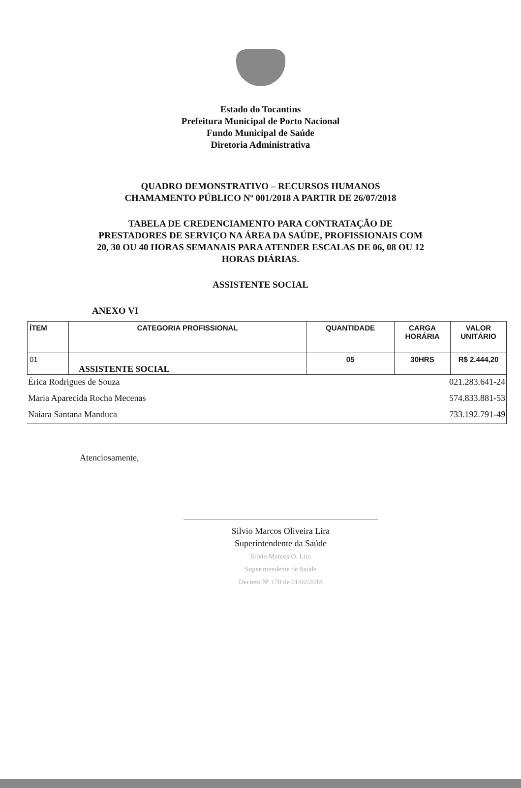Estado do Tocantins
Prefeitura Municipal de Porto Nacional
Fundo Municipal de Saúde
Diretoria Administrativa
QUADRO DEMONSTRATIVO – RECURSOS HUMANOS
CHAMAMENTO PÚBLICO Nº 001/2018 A PARTIR DE 26/07/2018
TABELA DE CREDENCIAMENTO PARA CONTRATAÇÃO DE
PRESTADORES DE SERVIÇO NA ÁREA DA SAÚDE, PROFISSIONAIS COM
20, 30 OU 40 HORAS SEMANAIS PARA ATENDER ESCALAS DE 06, 08 OU 12
HORAS DIÁRIAS.
ASSISTENTE SOCIAL
ANEXO VI
| ÍTEM | CATEGORIA PROFISSIONAL | QUANTIDADE | CARGA HORÁRIA | VALOR UNITÁRIO |
| --- | --- | --- | --- | --- |
| 01 | ASSISTENTE SOCIAL | 05 | 30HRS | R$ 2.444,20 |
| Érica Rodrigues de Souza | 021.283.641-24 |
| Maria Aparecida Rocha Mecenas | 574.833.881-53 |
| Naiara Santana Manduca | 733.192.791-49 |
Atenciosamente,
Silvio Marcos Oliveira Lira
Superintendente da Saúde
Silvio Marcos O. Lira
Superintendente de Saúde
Decreto Nº 170 de 01/02/2018